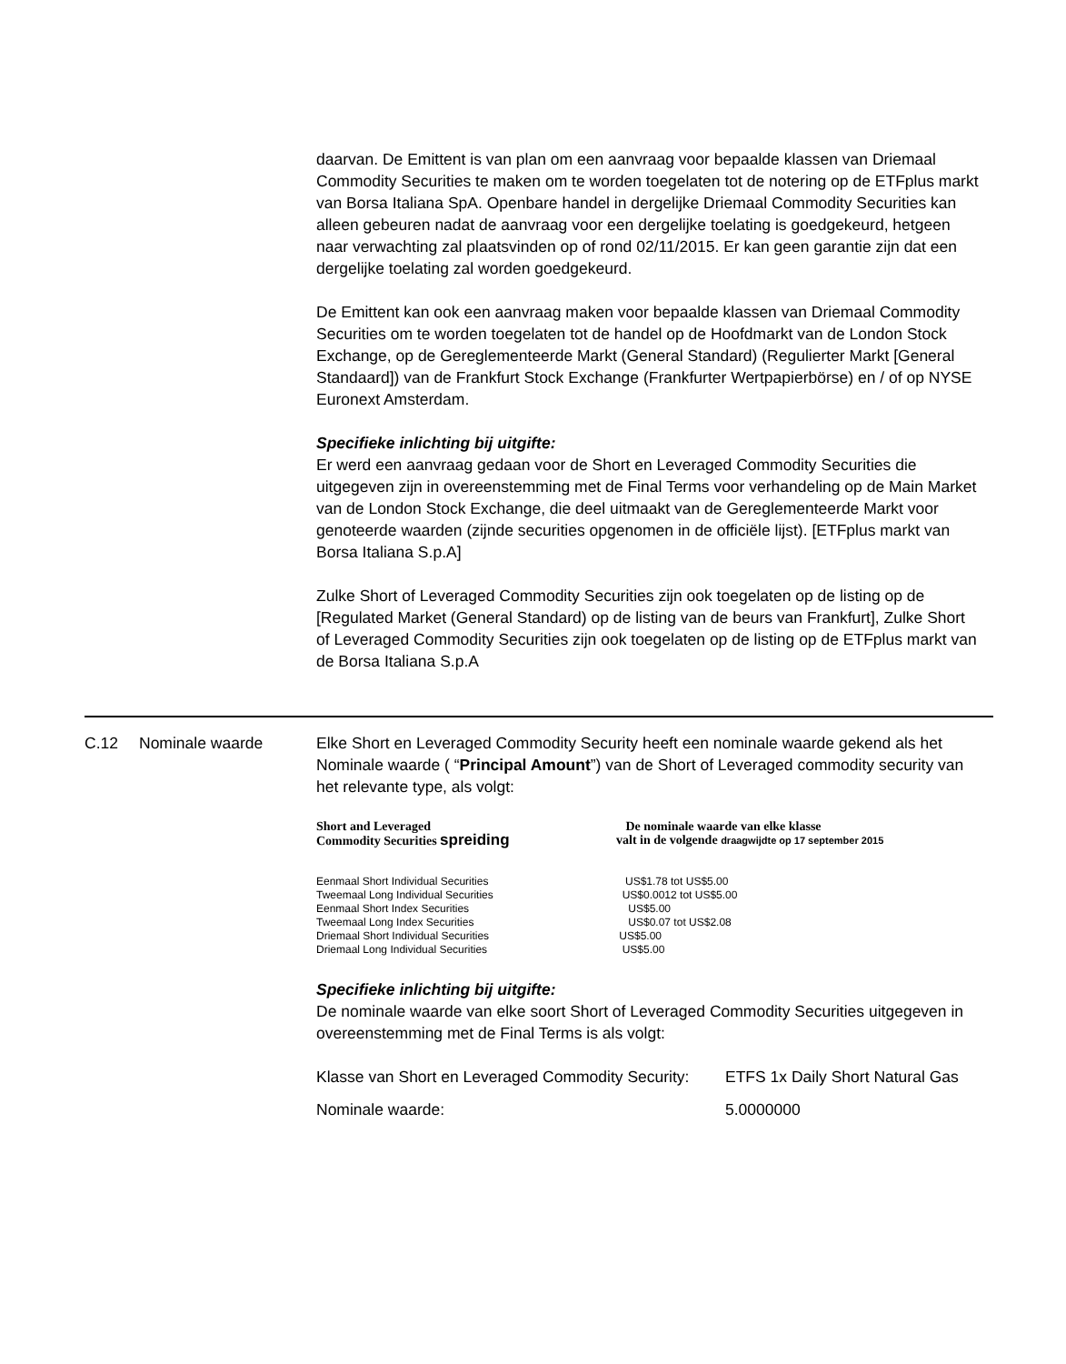daarvan. De Emittent is van plan om een aanvraag voor bepaalde klassen van Driemaal Commodity Securities te maken om te worden toegelaten tot de notering op de ETFplus markt van Borsa Italiana SpA. Openbare handel in dergelijke Driemaal Commodity Securities kan alleen gebeuren nadat de aanvraag voor een dergelijke toelating is goedgekeurd, hetgeen naar verwachting zal plaatsvinden op of rond 02/11/2015. Er kan geen garantie zijn dat een dergelijke toelating zal worden goedgekeurd.
De Emittent kan ook een aanvraag maken voor bepaalde klassen van Driemaal Commodity Securities om te worden toegelaten tot de handel op de Hoofdmarkt van de London Stock Exchange, op de Gereglementeerde Markt (General Standard) (Regulierter Markt [General Standaard]) van de Frankfurt Stock Exchange (Frankfurter Wertpapierbörse) en / of op NYSE Euronext Amsterdam.
Specifieke inlichting bij uitgifte:
Er werd een aanvraag gedaan voor de Short en Leveraged Commodity Securities die uitgegeven zijn in overeenstemming met de Final Terms voor verhandeling op de Main Market van de London Stock Exchange, die deel uitmaakt van de Gereglementeerde Markt voor genoteerde waarden (zijnde securities opgenomen in de officiële lijst). [ETFplus markt van Borsa Italiana S.p.A]
Zulke Short of Leveraged Commodity Securities zijn ook toegelaten op de listing op de [Regulated Market (General Standard) op de listing van de beurs van Frankfurt], Zulke Short of Leveraged Commodity Securities zijn ook toegelaten op de listing op de ETFplus markt van de Borsa Italiana S.p.A
C.12 Nominale waarde Elke Short en Leveraged Commodity Security heeft een nominale waarde gekend als het Nominale waarde ( “Principal Amount”) van de Short of Leveraged commodity security van het relevante type, als volgt:
| Short and Leveraged Commodity Securities spreiding | De nominale waarde van elke klasse valt in de volgende draagwijdte op 17 september 2015 |
| --- | --- |
| Eenmaal Short Individual Securities | US$1.78 tot US$5.00 |
| Tweemaal Long Individual Securities | US$0.0012 tot US$5.00 |
| Eenmaal Short Index Securities | US$5.00 |
| Tweemaal Long Index Securities | US$0.07 tot US$2.08 |
| Driemaal Short Individual Securities | US$5.00 |
| Driemaal Long Individual Securities | US$5.00 |
Specifieke inlichting bij uitgifte:
De nominale waarde van elke soort Short of Leveraged Commodity Securities uitgegeven in overeenstemming met de Final Terms is als volgt:
| Klasse van Short en Leveraged Commodity Security: | ETFS 1x Daily Short Natural Gas |
| Nominale waarde: | 5.0000000 |